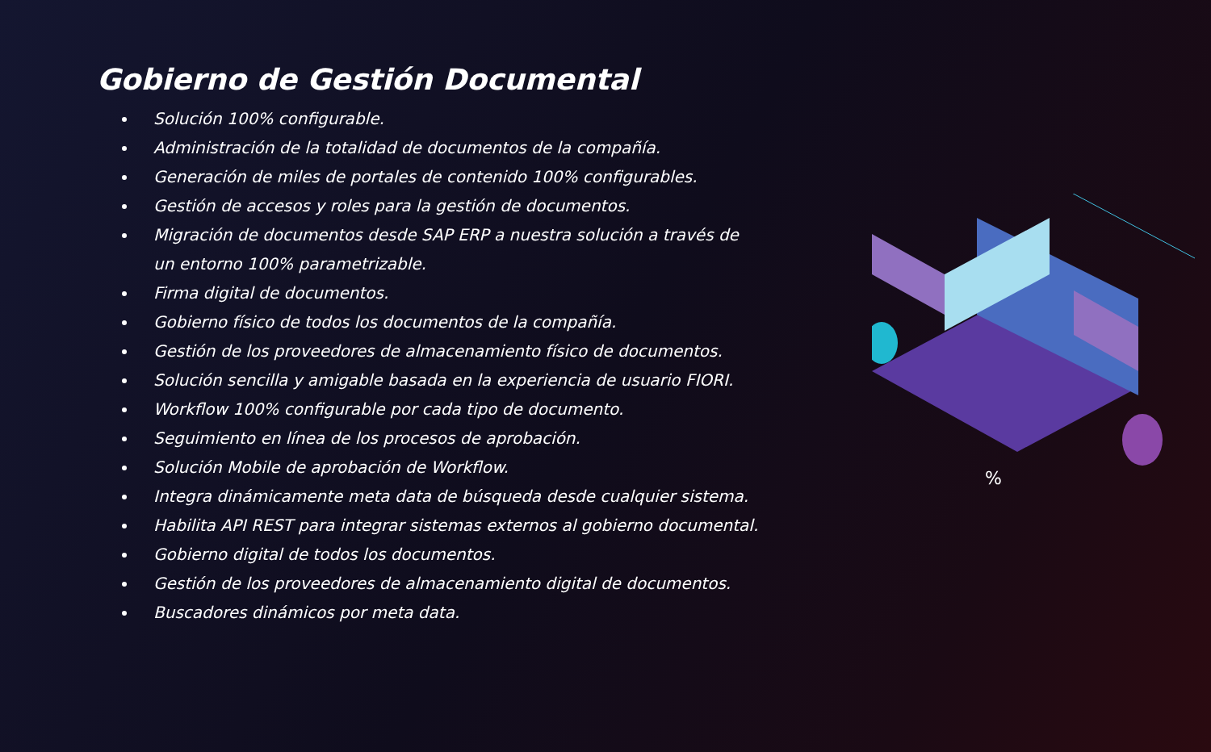Gobierno de Gestión Documental
Solución 100% configurable.
Administración de la totalidad de documentos de la compañía.
Generación de miles de portales de contenido 100% configurables.
Gestión de accesos y roles para la gestión de documentos.
Migración de documentos desde SAP ERP a nuestra solución a través de un entorno 100% parametrizable.
Firma digital de documentos.
Gobierno físico de todos los documentos de la compañía.
Gestión de los proveedores de almacenamiento físico de documentos.
Solución sencilla y amigable basada en la experiencia de usuario FIORI.
Workflow 100% configurable por cada tipo de documento.
Seguimiento en línea de los procesos de aprobación.
Solución Mobile de aprobación de Workflow.
Integra dinámicamente meta data de búsqueda desde cualquier sistema.
Habilita API REST para integrar sistemas externos al gobierno documental.
Gobierno digital de todos los documentos.
Gestión de los proveedores de almacenamiento digital de documentos.
Buscadores dinámicos por meta data.
%